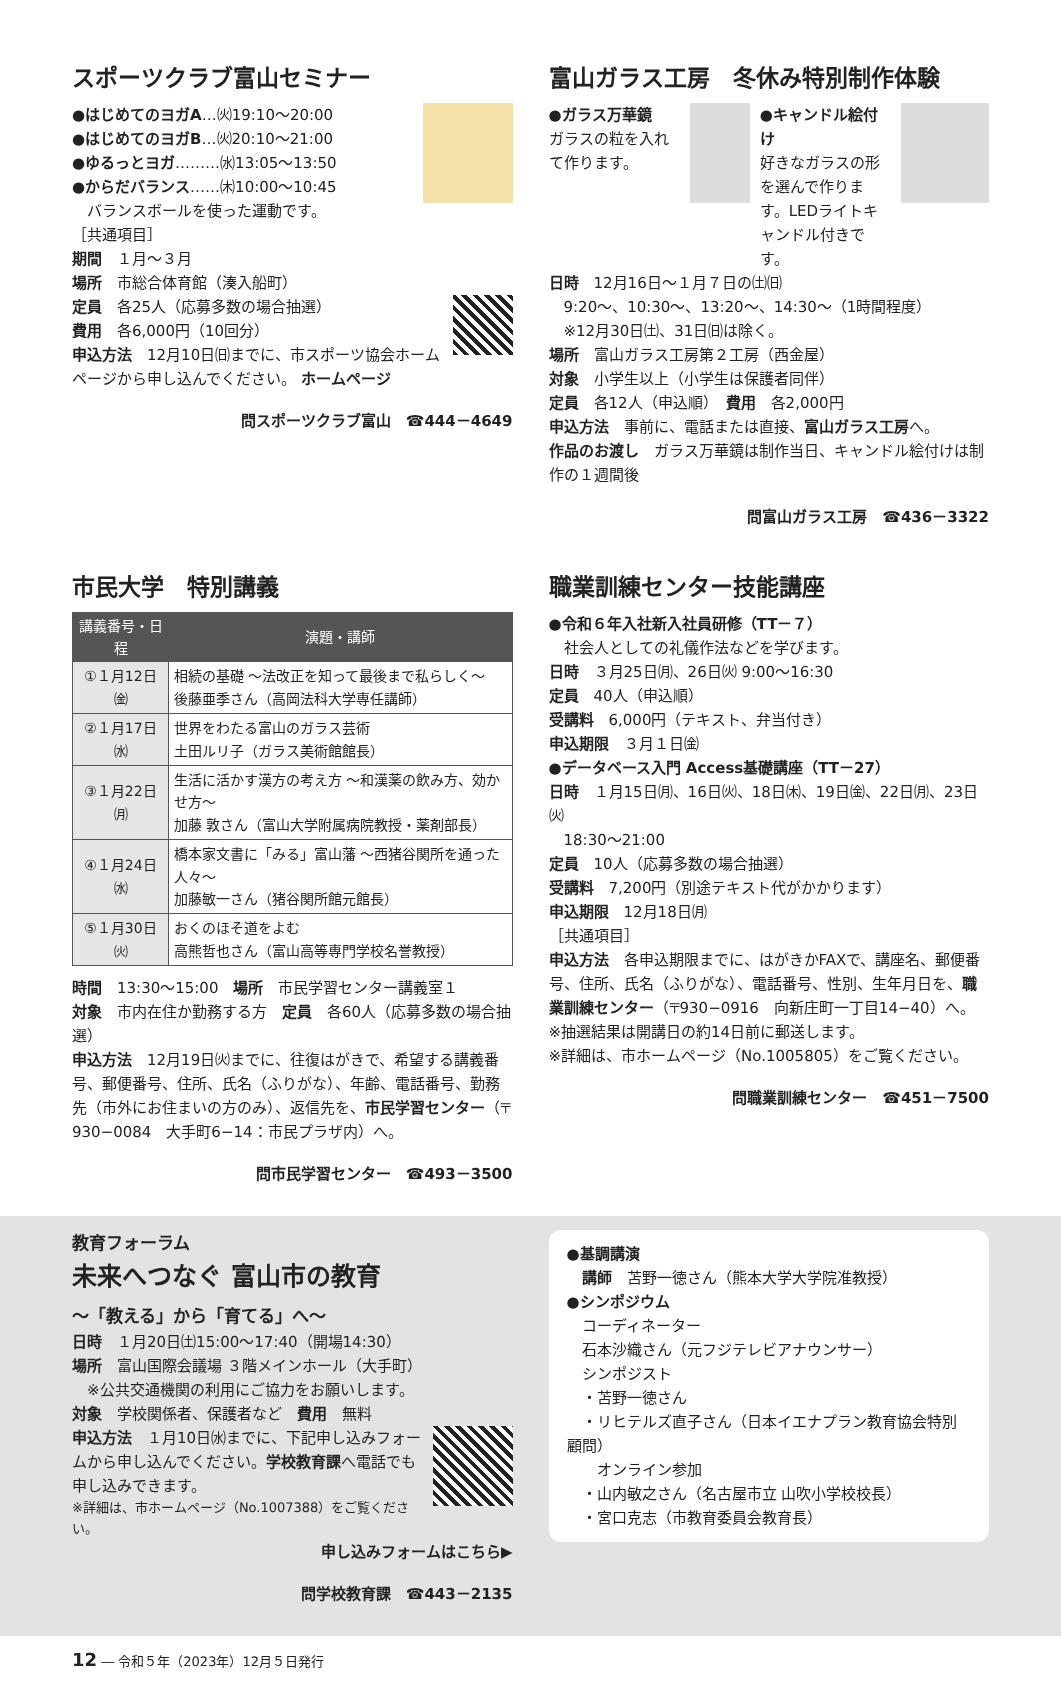スポーツクラブ富山セミナー
●はじめてのヨガA…㈫19:10〜20:00
●はじめてのヨガB…㈫20:10〜21:00
●ゆるっとヨガ………㈬13:05〜13:50
●からだバランス……㈭10:00〜10:45
　バランスボールを使った運動です。
［共通項目］
期間　１月〜３月
場所　市総合体育館（湊入船町）
定員　各25人（応募多数の場合抽選）
費用　各6,000円（10回分）
申込方法　12月10日㈰までに、市スポーツ協会ホームページから申し込んでください。 ホームページ
問スポーツクラブ富山　☎444－4649
富山ガラス工房　冬休み特別制作体験
●ガラス万華鏡
ガラスの粒を入れて作ります。
●キャンドル絵付け
好きなガラスの形を選んで作ります。LEDライトキャンドル付きです。
日時　12月16日〜１月７日の㈯㈰
　9:20〜、10:30〜、13:20〜、14:30〜（1時間程度）
　※12月30日㈯、31日㈰は除く。
場所　富山ガラス工房第２工房（西金屋）
対象　小学生以上（小学生は保護者同伴）
定員　各12人（申込順）　費用　各2,000円
申込方法　事前に、電話または直接、富山ガラス工房へ。
作品のお渡し　ガラス万華鏡は制作当日、キャンドル絵付けは制作の１週間後
問富山ガラス工房　☎436－3322
市民大学　特別講義
| 講義番号・日程 | 演題・講師 |
| --- | --- |
| ①１月12日㈮ | 相続の基礎 〜法改正を知って最後まで私らしく〜 後藤亜季さん（高岡法科大学専任講師） |
| ②１月17日㈬ | 世界をわたる富山のガラス芸術 土田ルリ子（ガラス美術館館長） |
| ③１月22日㈪ | 生活に活かす漢方の考え方 〜和漢薬の飲み方、効かせ方〜 加藤 敦さん（富山大学附属病院教授・薬剤部長） |
| ④１月24日㈬ | 橋本家文書に「みる」富山藩 〜西猪谷関所を通った人々〜 加藤敏一さん（猪谷関所館元館長） |
| ⑤１月30日㈫ | おくのほそ道をよむ 高熊哲也さん（富山高等専門学校名誉教授） |
時間　13:30〜15:00　場所　市民学習センター講義室１
対象　市内在住か勤務する方　定員　各60人（応募多数の場合抽選）
申込方法　12月19日㈫までに、往復はがきで、希望する講義番号、郵便番号、住所、氏名（ふりがな）、年齢、電話番号、勤務先（市外にお住まいの方のみ）、返信先を、市民学習センター（〒930−0084　大手町6−14：市民プラザ内）へ。
問市民学習センター　☎493－3500
職業訓練センター技能講座
●令和６年入社新入社員研修（TT－７）
　社会人としての礼儀作法などを学びます。
日時　３月25日㈪、26日㈫ 9:00〜16:30
定員　40人（申込順）
受講料　6,000円（テキスト、弁当付き）
申込期限　３月１日㈮
●データベース入門 Access基礎講座（TT－27）
日時　１月15日㈪、16日㈫、18日㈭、19日㈮、22日㈪、23日㈫
　18:30〜21:00
定員　10人（応募多数の場合抽選）
受講料　7,200円（別途テキスト代がかかります）
申込期限　12月18日㈪
［共通項目］
申込方法　各申込期限までに、はがきかFAXで、講座名、郵便番号、住所、氏名（ふりがな）、電話番号、性別、生年月日を、職業訓練センター（〒930−0916　向新庄町一丁目14−40）へ。
※抽選結果は開講日の約14日前に郵送します。
※詳細は、市ホームページ（No.1005805）をご覧ください。
問職業訓練センター　☎451－7500
教育フォーラム
未来へつなぐ 富山市の教育
〜「教える」から「育てる」へ〜
日時　１月20日㈯15:00〜17:40（開場14:30）
場所　富山国際会議場 ３階メインホール（大手町）
　※公共交通機関の利用にご協力をお願いします。
対象　学校関係者、保護者など　費用　無料
申込方法　１月10日㈬までに、下記申し込みフォームから申し込んでください。学校教育課へ電話でも申し込みできます。
※詳細は、市ホームページ（No.1007388）をご覧ください。
申し込みフォームはこちら▶
問学校教育課　☎443－2135
●基調講演
　講師　苫野一徳さん（熊本大学大学院准教授）
●シンポジウム
　コーディネーター
　石本沙織さん（元フジテレビアナウンサー）
　シンポジスト
　・苫野一徳さん
　・リヒテルズ直子さん（日本イエナプラン教育協会特別顧問）
　　オンライン参加
　・山内敏之さん（名古屋市立 山吹小学校校長）
　・宮口克志（市教育委員会教育長）
12 ― 令和５年（2023年）12月５日発行